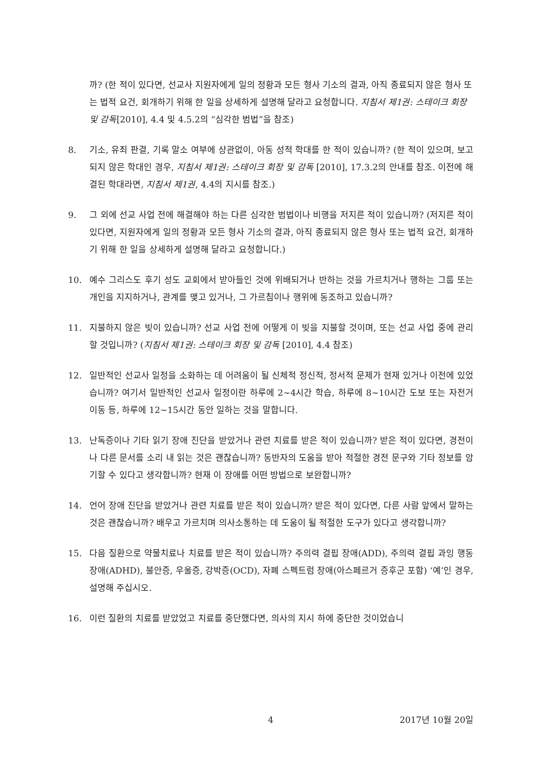까? (한 적이 있다면, 선교사 지원자에게 일의 정황과 모든 형사 기소의 결과, 아직 종료되지 않은 형사 또는 법적 요건, 회개하기 위해 한 일을 상세하게 설명해 달라고 요청합니다. 지침서 제1권: 스테이크 회장 및 감독[2010], 4.4 및 4.5.2의 “심각한 범법”을 참조)
8. 기소, 유죄 판결, 기록 말소 여부에 상관없이, 아동 성적 학대를 한 적이 있습니까? (한 적이 있으며, 보고되지 않은 학대인 경우, 지침서 제1권: 스테이크 회장 및 감독 [2010], 17.3.2의 안내를 참조. 이전에 해결된 학대라면, 지침서 제1권, 4.4의 지시를 참조.)
9. 그 외에 선교 사업 전에 해결해야 하는 다른 심각한 범법이나 비행을 저지른 적이 있습니까? (저지른 적이 있다면, 지원자에게 일의 정황과 모든 형사 기소의 결과, 아직 종료되지 않은 형사 또는 법적 요건, 회개하기 위해 한 일을 상세하게 설명해 달라고 요청합니다.)
10. 예수 그리스도 후기 성도 교회에서 받아들인 것에 위배되거나 반하는 것을 가르치거나 행하는 그룹 또는 개인을 지지하거나, 관계를 맺고 있거나, 그 가르침이나 행위에 동조하고 있습니까?
11. 지불하지 않은 빚이 있습니까? 선교 사업 전에 어떻게 이 빚을 지불할 것이며, 또는 선교 사업 중에 관리할 것입니까? (지침서 제1권: 스테이크 회장 및 감독 [2010], 4.4 참조)
12. 일반적인 선교사 일정을 소화하는 데 어려움이 될 신체적 정신적, 정서적 문제가 현재 있거나 이전에 있었습니까? 여기서 일반적인 선교사 일정이란 하루에 2~4시간 학습, 하루에 8~10시간 도보 또는 자전거 이동 등, 하루에 12~15시간 동안 일하는 것을 말합니다.
13. 난독증이나 기타 읽기 장애 진단을 받았거나 관련 치료를 받은 적이 있습니까? 받은 적이 있다면, 경전이나 다른 문서를 소리 내 읽는 것은 괜찮습니까? 동반자의 도움을 받아 적절한 경전 문구와 기타 정보를 암기할 수 있다고 생각합니까? 현재 이 장애를 어떤 방법으로 보완합니까?
14. 언어 장애 진단을 받았거나 관련 치료를 받은 적이 있습니까? 받은 적이 있다면, 다른 사람 앞에서 말하는 것은 괜찮습니까? 배우고 가르치며 의사소통하는 데 도움이 될 적절한 도구가 있다고 생각합니까?
15. 다음 질환으로 약물치료나 치료를 받은 적이 있습니까? 주의력 결핍 장애(ADD), 주의력 결핍 과잉 행동 장애(ADHD), 불안증, 우울증, 강박증(OCD), 자폐 스펙트럼 장애(아스페르거 증후군 포함) ‘예’인 경우, 설명해 주십시오.
16. 이런 질환의 치료를 받았었고 치료를 중단했다면, 의사의 지시 하에 중단한 것이었습니
4 2017년 10월 20일